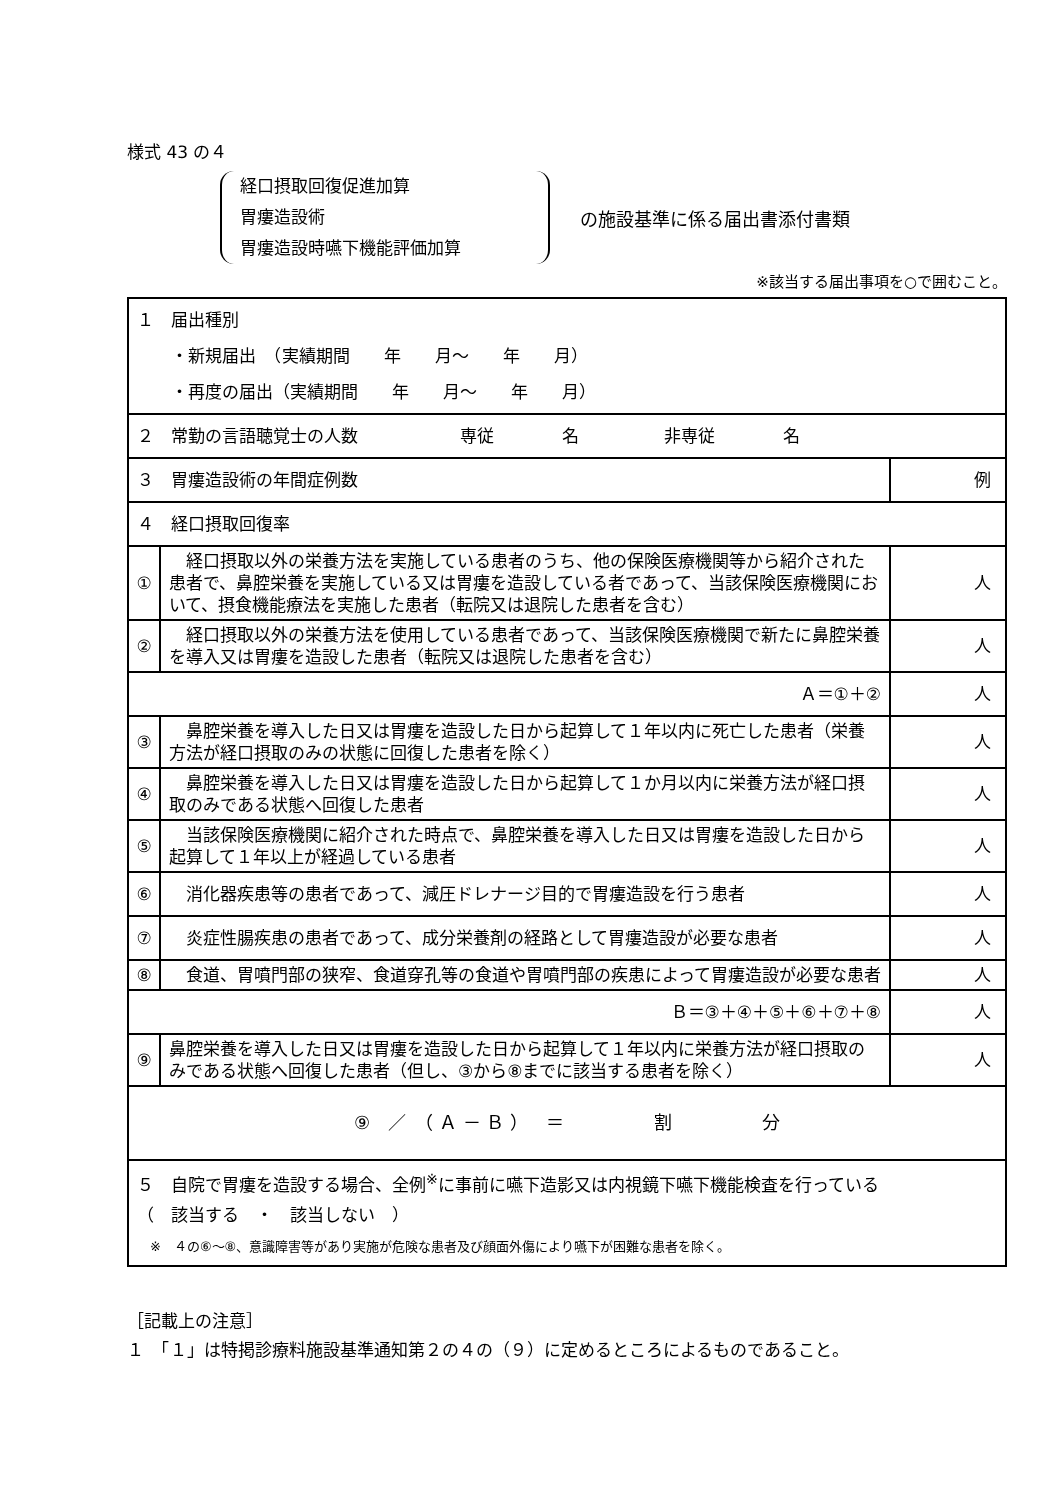様式 43 の４
経口摂取回復促進加算
胃瘻造設術
胃瘻造設時嚥下機能評価加算
の施設基準に係る届出書添付書類
※該当する届出事項を○で囲むこと。
| １ 届出種別 ・新規届出 （実績期間 年 月～ 年 月） ・再度の届出（実績期間 年 月～ 年 月） | | |
| ２ 常勤の言語聴覚士の人数 専従 名 非専従 名 | | |
| ３ 胃瘻造設術の年間症例数 | | 例 |
| ４ 経口摂取回復率 | | |
| ① | 経口摂取以外の栄養方法を実施している患者のうち、他の保険医療機関等から紹介された患者で、鼻腔栄養を実施している又は胃瘻を造設している者であって、当該保険医療機関において、摂食機能療法を実施した患者（転院又は退院した患者を含む） | 人 |
| ② | 経口摂取以外の栄養方法を使用している患者であって、当該保険医療機関で新たに鼻腔栄養を導入又は胃瘻を造設した患者（転院又は退院した患者を含む） | 人 |
| Ａ＝①＋② | | 人 |
| ③ | 鼻腔栄養を導入した日又は胃瘻を造設した日から起算して１年以内に死亡した患者（栄養方法が経口摂取のみの状態に回復した患者を除く） | 人 |
| ④ | 鼻腔栄養を導入した日又は胃瘻を造設した日から起算して１か月以内に栄養方法が経口摂取のみである状態へ回復した患者 | 人 |
| ⑤ | 当該保険医療機関に紹介された時点で、鼻腔栄養を導入した日又は胃瘻を造設した日から起算して１年以上が経過している患者 | 人 |
| ⑥ | 消化器疾患等の患者であって、減圧ドレナージ目的で胃瘻造設を行う患者 | 人 |
| ⑦ | 炎症性腸疾患の患者であって、成分栄養剤の経路として胃瘻造設が必要な患者 | 人 |
| ⑧ | 食道、胃噴門部の狭窄、食道穿孔等の食道や胃噴門部の疾患によって胃瘻造設が必要な患者 | 人 |
| Ｂ＝③＋④＋⑤＋⑥＋⑦＋⑧ | | 人 |
| ⑨ | 鼻腔栄養を導入した日又は胃瘻を造設した日から起算して１年以内に栄養方法が経口摂取のみである状態へ回復した患者（但し、③から⑧までに該当する患者を除く） | 人 |
| ⑨ ／ （ Ａ － Ｂ ） ＝ 割 分 | | |
| ５ 自院で胃瘻を造設する場合、全例<sup>※</sup>に事前に嚥下造影又は内視鏡下嚥下機能検査を行っている （ 該当する ・ 該当しない ） ※ ４の⑥～⑧、意識障害等があり実施が危険な患者及び顔面外傷により嚥下が困難な患者を除く。 | | |
［記載上の注意］
１　「１」は特掲診療料施設基準通知第２の４の（９）に定めるところによるものであること。